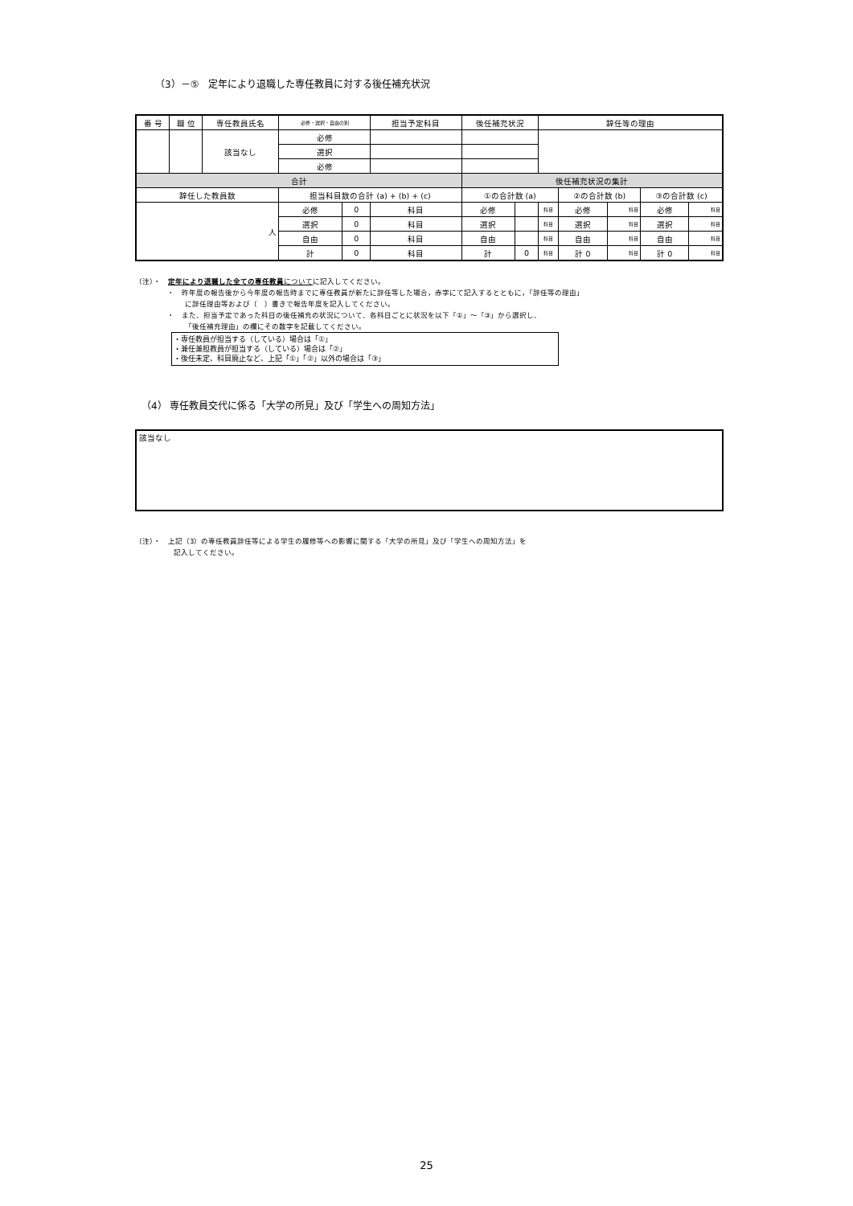（3）－⑤　定年により退職した専任教員に対する後任補充状況
| 番 号 | 職 位 | 専任教員氏名 | 必修・選択・自由の別 | | 担当予定科目 | 後任補充状況 | | 辞任等の理由 | | | | |
| --- | --- | --- | --- | --- | --- | --- | --- | --- | --- | --- | --- | --- |
| | | 該当なし | 必修 | | | | | | | | | |
| | | | 選択 | | | | | | | | | |
| | | | 必修 | | | | | | | | | |
| 合計 | | | | | | 後任補充状況の集計 | | | | | | |
| 辞任した教員数 | | | 担当科目数の合計 (a) + (b) + (c) | | | ①の合計数 (a) | | | ②の合計数 (b) | | ③の合計数 (c) | |
| 人 | | | 必修 | 0 | 科目 | 必修 | | 科目 | 必修 | 科目 | 必修 | 科目 |
| | | | 選択 | 0 | 科目 | 選択 | | 科目 | 選択 | 科目 | 選択 | 科目 |
| | | | 自由 | 0 | 科目 | 自由 | | 科目 | 自由 | 科目 | 自由 | 科目 |
| | | | 計 | 0 | 科目 | 計 | 0 | 科目 | 計 0 | 科目 | 計 0 | 科目 |
（注）・　定年により退職した全ての専任教員 についてに記入してください。
・　昨年度の報告後から今年度の報告時までに専任教員が新たに辞任等した場合，赤字にて記入するとともに，「辞任等の理由」
に辞任理由等および（　）書きで報告年度を記入してください。
・　また、担当予定であった科目の後任補充の状況について、各科目ごとに状況を以下「①」～「③」から選択し、
「後任補充理由」の欄にその数字を記載してください。
・専任教員が担当する（している）場合は「①」
・兼任兼担教員が担当する（している）場合は「②」
・後任未定、科目廃止など、上記「①」「②」以外の場合は「③」
（4） 専任教員交代に係る「大学の所見」及び「学生への周知方法」
該当なし
（注）・　上記（3）の専任教員辞任等による学生の履修等への影響に関する「大学の所見」及び「学生への周知方法」を
記入してください。
25